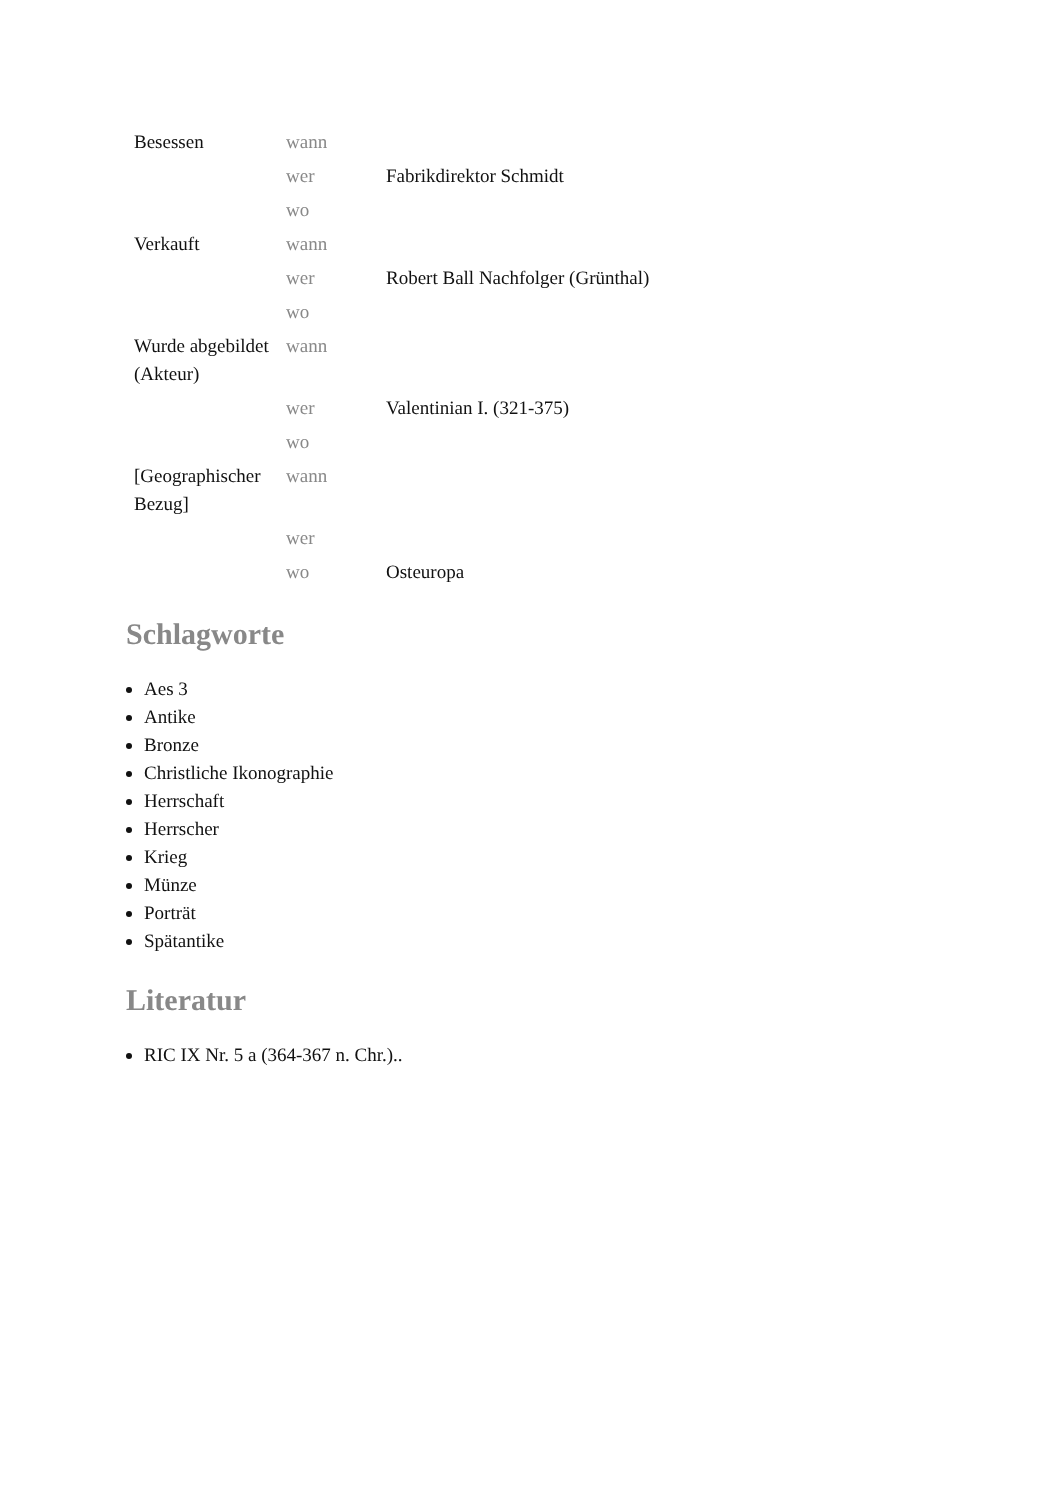| Besessen | wann | |
| | wer | Fabrikdirektor Schmidt |
| | wo | |
| Verkauft | wann | |
| | wer | Robert Ball Nachfolger (Grünthal) |
| | wo | |
| Wurde abgebildet (Akteur) | wann | |
| | wer | Valentinian I. (321-375) |
| | wo | |
| [Geographischer Bezug] | wann | |
| | wer | |
| | wo | Osteuropa |
Schlagworte
Aes 3
Antike
Bronze
Christliche Ikonographie
Herrschaft
Herrscher
Krieg
Münze
Porträt
Spätantike
Literatur
RIC IX Nr. 5 a (364-367 n. Chr.)..